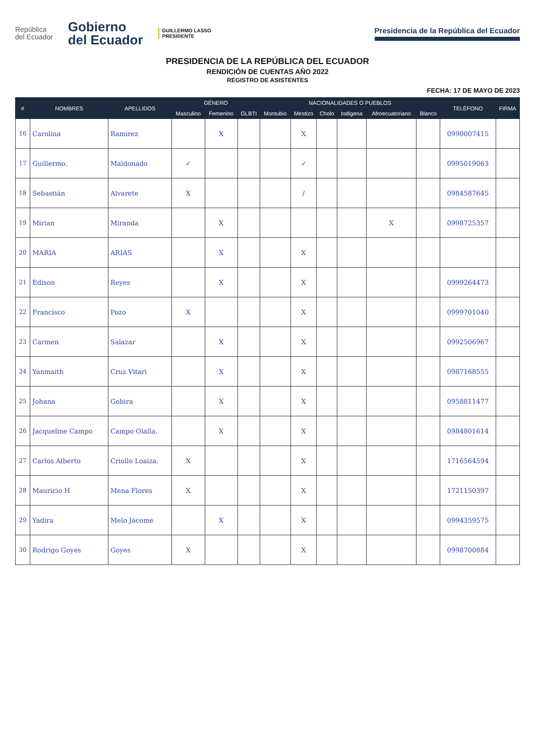República
del Ecuador
Gobierno
del Ecuador
GUILLERMO LASSO
PRESIDENTE
Presidencia de la República del Ecuador
PRESIDENCIA DE LA REPÚBLICA DEL ECUADOR
RENDICIÓN DE CUENTAS AÑO 2022
REGISTRO DE ASISTENTES
FECHA: 17 DE MAYO DE 2023
| # | NOMBRES | APELLIDOS | GÉNERO | | | NACIONALIDADES O PUEBLOS | | | | | | TELÉFONO | FIRMA |
| --- | --- | --- | --- | --- | --- | --- | --- | --- | --- | --- | --- | --- | --- |
| | | | Masculino | Femenino | GLBTI | Montubio | Mestizo | Cholo | Indígena | Afroecuatoriano | Blanco | | |
| 16 | Carolina | Ramirez | | X | | | X | | | | | 0990007415 | |
| 17 | Guillermo. | Maldonado | ✓ | | | | ✓ | | | | | 0995019063 | |
| 18 | Sebastián | Alvarete | X | | | | / | | | | | 0984587645 | |
| 19 | Mirian | Miranda | | X | | | | | | X | | 0998725357 | |
| 20 | MARIA | ARIAS | | X | | | X | | | | | | |
| 21 | Edison | Reyes | | X | | | X | | | | | 0999264473 | |
| 22 | Francisco | Pozo | X | | | | X | | | | | 0999701040 | |
| 23 | Carmen | Salazar | | X | | | X | | | | | 0992506967 | |
| 24 | Yanmaith | Cruz Vitari | | X | | | X | | | | | 0987168555 | |
| 25 | Johana | Gobira | | X | | | X | | | | | 0958811477 | |
| 26 | Jacqueline Campo | Campo Olalla. | | X | | | X | | | | | 0984801614 | |
| 27 | Carlos Alberto | Criollo Loaiza. | X | | | | X | | | | | 1716564594 | |
| 28 | Mauricio H | Mena Flores | X | | | | X | | | | | 1721150397 | |
| 29 | Yadira | Melo Jácome | | X | | | X | | | | | 0994359575 | |
| 30 | Rodrigo Goyes | Goyes | X | | | | X | | | | | 0998700884 | |